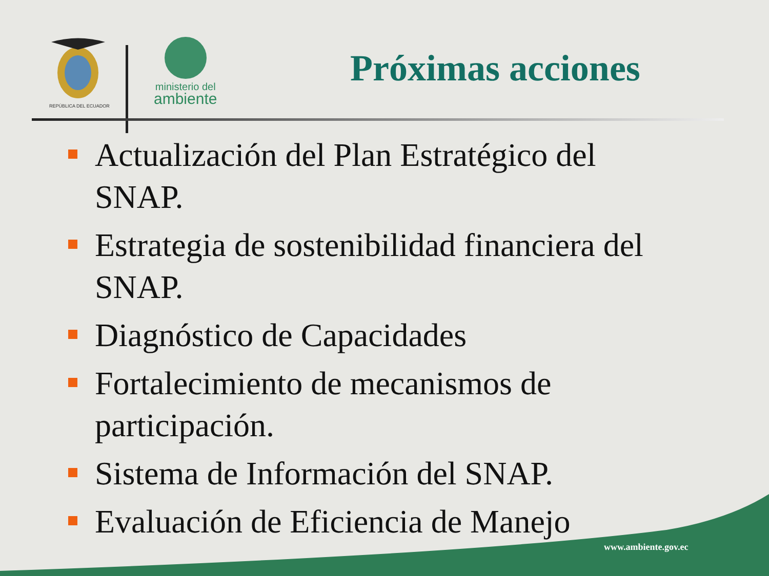REPÚBLICA DEL ECUADOR
ministerio del
ambiente
Próximas acciones
Actualización del Plan Estratégico del SNAP.
Estrategia de sostenibilidad financiera del SNAP.
Diagnóstico de Capacidades
Fortalecimiento de mecanismos de participación.
Sistema de Información del SNAP.
Evaluación de Eficiencia de Manejo
www.ambiente.gov.ec